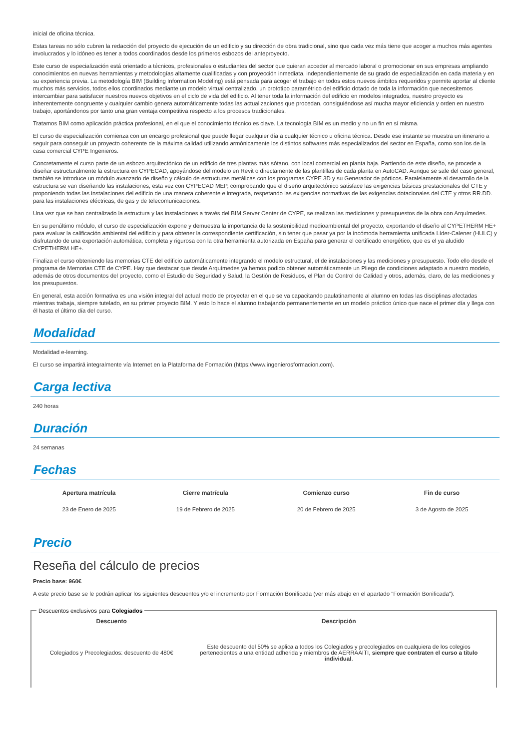inicial de oficina técnica.
Estas tareas no sólo cubren la redacción del proyecto de ejecución de un edificio y su dirección de obra tradicional, sino que cada vez más tiene que acoger a muchos más agentes involucrados y lo idóneo es tener a todos coordinados desde los primeros esbozos del anteproyecto.
Este curso de especialización está orientado a técnicos, profesionales o estudiantes del sector que quieran acceder al mercado laboral o promocionar en sus empresas ampliando conocimientos en nuevas herramientas y metodologías altamente cualificadas y con proyección inmediata, independientemente de su grado de especialización en cada materia y en su experiencia previa. La metodología BIM (Building Information Modeling) está pensada para acoger el trabajo en todos estos nuevos ámbitos requeridos y permite aportar al cliente muchos más servicios, todos ellos coordinados mediante un modelo virtual centralizado, un prototipo paramétrico del edificio dotado de toda la información que necesitemos intercambiar para satisfacer nuestros nuevos objetivos en el ciclo de vida del edificio. Al tener toda la información del edificio en modelos integrados, nuestro proyecto es inherentemente congruente y cualquier cambio genera automáticamente todas las actualizaciones que procedan, consiguiéndose así mucha mayor eficiencia y orden en nuestro trabajo, aportándonos por tanto una gran ventaja competitiva respecto a los procesos tradicionales.
Tratamos BIM como aplicación práctica profesional, en el que el conocimiento técnico es clave. La tecnología BIM es un medio y no un fin en sí misma.
El curso de especialización comienza con un encargo profesional que puede llegar cualquier día a cualquier técnico u oficina técnica. Desde ese instante se muestra un itinerario a seguir para conseguir un proyecto coherente de la máxima calidad utilizando armónicamente los distintos softwares más especializados del sector en España, como son los de la casa comercial CYPE Ingenieros.
Concretamente el curso parte de un esbozo arquitectónico de un edificio de tres plantas más sótano, con local comercial en planta baja. Partiendo de este diseño, se procede a diseñar estructuralmente la estructura en CYPECAD, apoyándose del modelo en Revit o directamente de las plantillas de cada planta en AutoCAD. Aunque se sale del caso general, también se introduce un módulo avanzado de diseño y cálculo de estructuras metálicas con los programas CYPE 3D y su Generador de pórticos. Paralelamente al desarrollo de la estructura se van diseñando las instalaciones, esta vez con CYPECAD MEP, comprobando que el diseño arquitectónico satisface las exigencias básicas prestacionales del CTE y proponiendo todas las instalaciones del edificio de una manera coherente e integrada, respetando las exigencias normativas de las exigencias dotacionales del CTE y otros RR.DD. para las instalaciones eléctricas, de gas y de telecomunicaciones.
Una vez que se han centralizado la estructura y las instalaciones a través del BIM Server Center de CYPE, se realizan las mediciones y presupuestos de la obra con Arquímedes.
En su penúltimo módulo, el curso de especialización expone y demuestra la importancia de la sostenibilidad medioambiental del proyecto, exportando el diseño al CYPETHERM HE+ para evaluar la calificación ambiental del edificio y para obtener la correspondiente certificación, sin tener que pasar ya por la incómoda herramienta unificada Líder-Calener (HULC) y disfrutando de una exportación automática, completa y rigurosa con la otra herramienta autorizada en España para generar el certificado energético, que es el ya aludido CYPETHERM HE+.
Finaliza el curso obteniendo las memorias CTE del edificio automáticamente integrando el modelo estructural, el de instalaciones y las mediciones y presupuesto. Todo ello desde el programa de Memorias CTE de CYPE. Hay que destacar que desde Arquímedes ya hemos podido obtener automáticamente un Pliego de condiciones adaptado a nuestro modelo, además de otros documentos del proyecto, como el Estudio de Seguridad y Salud, la Gestión de Residuos, el Plan de Control de Calidad y otros, además, claro, de las mediciones y los presupuestos.
En general, esta acción formativa es una visión integral del actual modo de proyectar en el que se va capacitando paulatinamente al alumno en todas las disciplinas afectadas mientras trabaja, siempre tutelado, en su primer proyecto BIM. Y esto lo hace el alumno trabajando permanentemente en un modelo práctico único que nace el primer día y llega con él hasta el último día del curso.
Modalidad
Modalidad e-learning.
El curso se impartirá integralmente vía Internet en la Plataforma de Formación (https://www.ingenierosformacion.com).
Carga lectiva
240 horas
Duración
24 semanas
Fechas
| Apertura matrícula | Cierre matrícula | Comienzo curso | Fin de curso |
| --- | --- | --- | --- |
| 23 de Enero de 2025 | 19 de Febrero de 2025 | 20 de Febrero de 2025 | 3 de Agosto de 2025 |
Precio
Reseña del cálculo de precios
Precio base: 960€
A este precio base se le podrán aplicar los siguientes descuentos y/o el incremento por Formación Bonificada (ver más abajo en el apartado "Formación Bonificada"):
Descuentos exclusivos para Colegiados
| Descuento | Descripción |
| --- | --- |
| Colegiados y Precolegiados: descuento de 480€ | Este descuento del 50% se aplica a todos los Colegiados y precolegiados en cualquiera de los colegios pertenecientes a una entidad adherida y miembros de AERRAAITI, siempre que contraten el curso a título individual . |